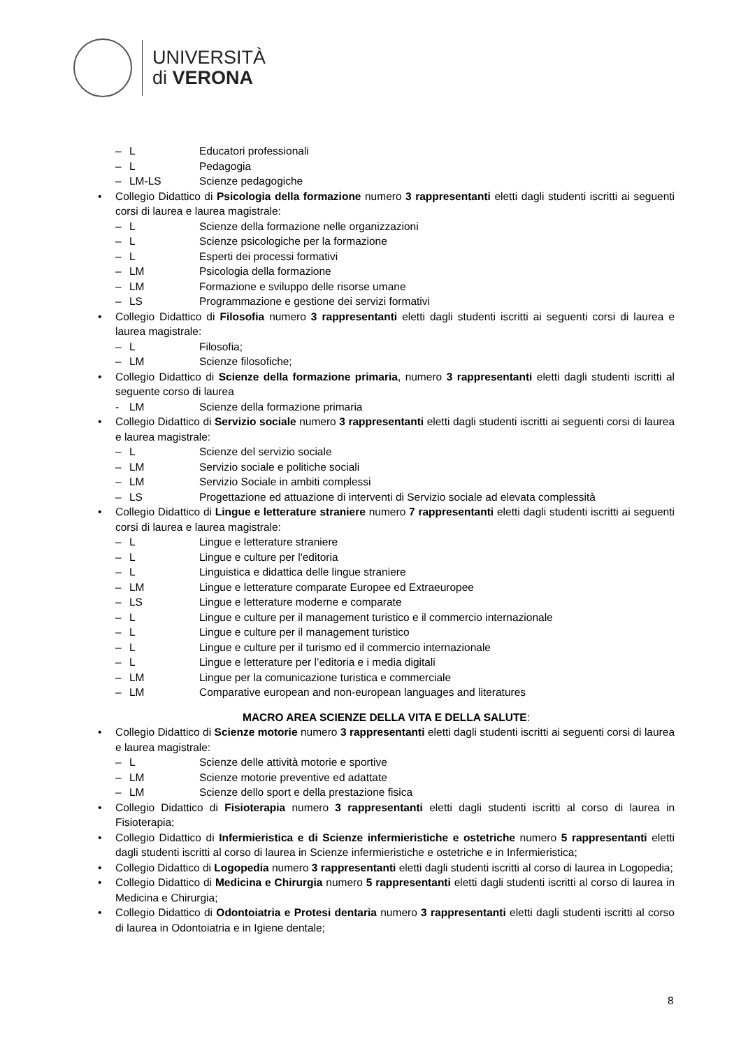UNIVERSITÀ
di VERONA
– L Educatori professionali
– L Pedagogia
– LM-LS Scienze pedagogiche
• Collegio Didattico di Psicologia della formazione numero 3 rappresentanti eletti dagli studenti iscritti ai seguenti corsi di laurea e laurea magistrale:
– L Scienze della formazione nelle organizzazioni
– L Scienze psicologiche per la formazione
– L Esperti dei processi formativi
– LM Psicologia della formazione
– LM Formazione e sviluppo delle risorse umane
– LS Programmazione e gestione dei servizi formativi
• Collegio Didattico di Filosofia numero 3 rappresentanti eletti dagli studenti iscritti ai seguenti corsi di laurea e laurea magistrale:
– L Filosofia;
– LM Scienze filosofiche;
• Collegio Didattico di Scienze della formazione primaria, numero 3 rappresentanti eletti dagli studenti iscritti al seguente corso di laurea
- LM Scienze della formazione primaria
• Collegio Didattico di Servizio sociale numero 3 rappresentanti eletti dagli studenti iscritti ai seguenti corsi di laurea e laurea magistrale:
– L Scienze del servizio sociale
– LM Servizio sociale e politiche sociali
– LM Servizio Sociale in ambiti complessi
– LS Progettazione ed attuazione di interventi di Servizio sociale ad elevata complessità
• Collegio Didattico di Lingue e letterature straniere numero 7 rappresentanti eletti dagli studenti iscritti ai seguenti corsi di laurea e laurea magistrale:
– L Lingue e letterature straniere
– L Lingue e culture per l'editoria
– L Linguistica e didattica delle lingue straniere
– LM Lingue e letterature comparate Europee ed Extraeuropee
– LS Lingue e letterature moderne e comparate
– L Lingue e culture per il management turistico e il commercio internazionale
– L Lingue e culture per il management turistico
– L Lingue e culture per il turismo ed il commercio internazionale
– L Lingue e letterature per l’editoria e i media digitali
– LM Lingue per la comunicazione turistica e commerciale
– LM Comparative european and non-european languages and literatures
MACRO AREA SCIENZE DELLA VITA E DELLA SALUTE:
• Collegio Didattico di Scienze motorie numero 3 rappresentanti eletti dagli studenti iscritti ai seguenti corsi di laurea e laurea magistrale:
– L Scienze delle attività motorie e sportive
– LM Scienze motorie preventive ed adattate
– LM Scienze dello sport e della prestazione fisica
• Collegio Didattico di Fisioterapia numero 3 rappresentanti eletti dagli studenti iscritti al corso di laurea in Fisioterapia;
• Collegio Didattico di Infermieristica e di Scienze infermieristiche e ostetriche numero 5 rappresentanti eletti dagli studenti iscritti al corso di laurea in Scienze infermieristiche e ostetriche e in Infermieristica;
• Collegio Didattico di Logopedia numero 3 rappresentanti eletti dagli studenti iscritti al corso di laurea in Logopedia;
• Collegio Didattico di Medicina e Chirurgia numero 5 rappresentanti eletti dagli studenti iscritti al corso di laurea in Medicina e Chirurgia;
• Collegio Didattico di Odontoiatria e Protesi dentaria numero 3 rappresentanti eletti dagli studenti iscritti al corso di laurea in Odontoiatria e in Igiene dentale;
8